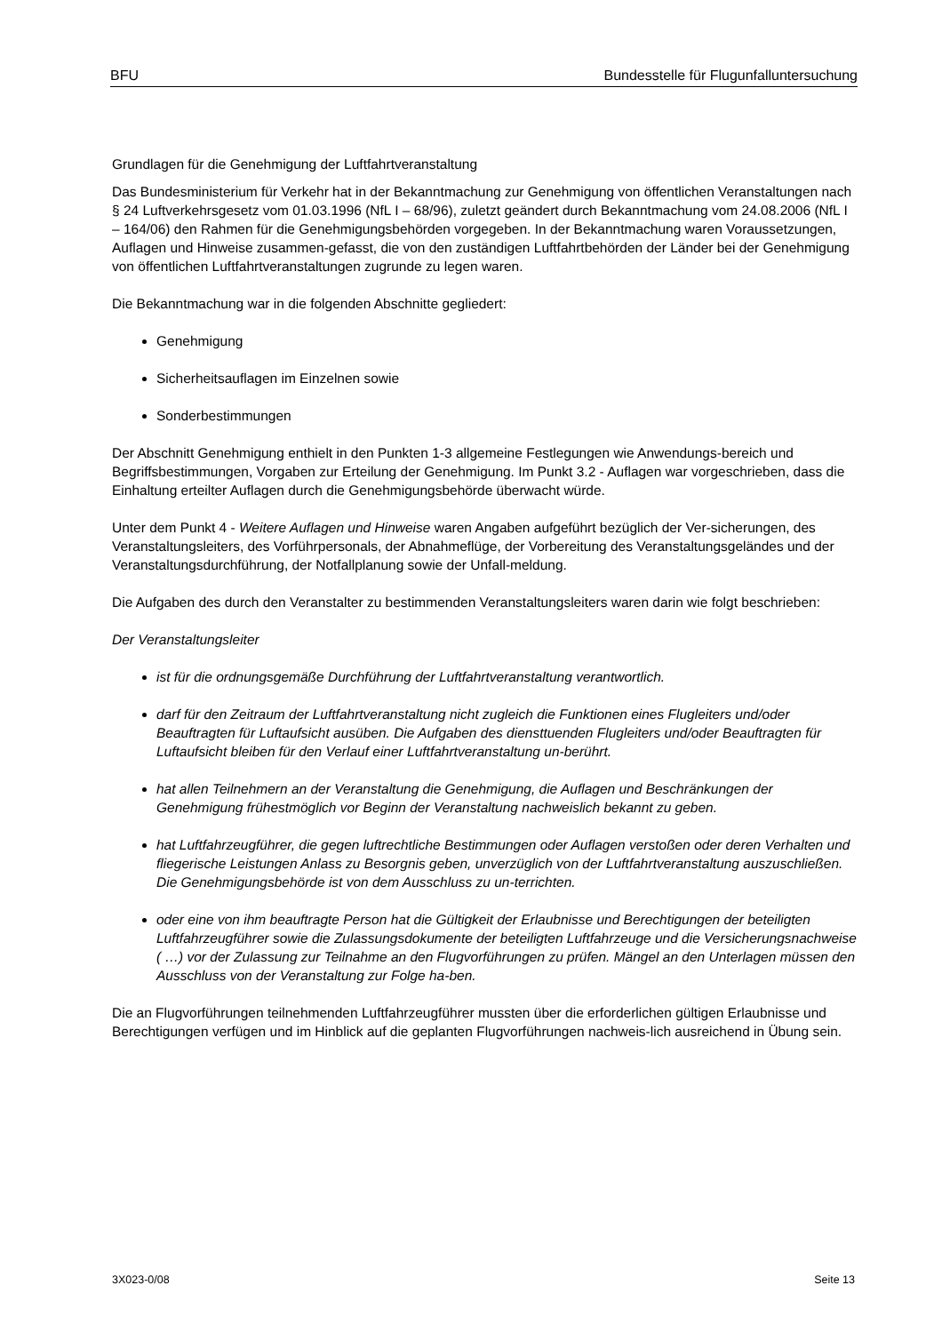BFU Bundesstelle für Flugunfalluntersuchung
Grundlagen für die Genehmigung der Luftfahrtveranstaltung
Das Bundesministerium für Verkehr hat in der Bekanntmachung zur Genehmigung von öffentlichen Veranstaltungen nach § 24 Luftverkehrsgesetz vom 01.03.1996 (NfL I – 68/96), zuletzt geändert durch Bekanntmachung vom 24.08.2006 (NfL I – 164/06) den Rahmen für die Genehmigungsbehörden vorgegeben. In der Bekanntmachung waren Voraussetzungen, Auflagen und Hinweise zusammen-gefasst, die von den zuständigen Luftfahrtbehörden der Länder bei der Genehmigung von öffentlichen Luftfahrtveranstaltungen zugrunde zu legen waren.
Die Bekanntmachung war in die folgenden Abschnitte gegliedert:
Genehmigung
Sicherheitsauflagen im Einzelnen sowie
Sonderbestimmungen
Der Abschnitt Genehmigung enthielt in den Punkten 1-3 allgemeine Festlegungen wie Anwendungs-bereich und Begriffsbestimmungen, Vorgaben zur Erteilung der Genehmigung. Im Punkt 3.2 - Auflagen war vorgeschrieben, dass die Einhaltung erteilter Auflagen durch die Genehmigungsbehörde überwacht würde.
Unter dem Punkt 4 - Weitere Auflagen und Hinweise waren Angaben aufgeführt bezüglich der Ver-sicherungen, des Veranstaltungsleiters, des Vorführpersonals, der Abnahmeflüge, der Vorbereitung des Veranstaltungsgeländes und der Veranstaltungsdurchführung, der Notfallplanung sowie der Unfall-meldung.
Die Aufgaben des durch den Veranstalter zu bestimmenden Veranstaltungsleiters waren darin wie folgt beschrieben:
Der Veranstaltungsleiter
ist für die ordnungsgemäße Durchführung der Luftfahrtveranstaltung verantwortlich.
darf für den Zeitraum der Luftfahrtveranstaltung nicht zugleich die Funktionen eines Flugleiters und/oder Beauftragten für Luftaufsicht ausüben. Die Aufgaben des diensttuenden Flugleiters und/oder Beauftragten für Luftaufsicht bleiben für den Verlauf einer Luftfahrtveranstaltung un-berührt.
hat allen Teilnehmern an der Veranstaltung die Genehmigung, die Auflagen und Beschränkungen der Genehmigung frühestmöglich vor Beginn der Veranstaltung nachweislich bekannt zu geben.
hat Luftfahrzeugführer, die gegen luftrechtliche Bestimmungen oder Auflagen verstoßen oder deren Verhalten und fliegerische Leistungen Anlass zu Besorgnis geben, unverzüglich von der Luftfahrtveranstaltung auszuschließen. Die Genehmigungsbehörde ist von dem Ausschluss zu un-terrichten.
oder eine von ihm beauftragte Person hat die Gültigkeit der Erlaubnisse und Berechtigungen der beteiligten Luftfahrzeugführer sowie die Zulassungsdokumente der beteiligten Luftfahrzeuge und die Versicherungsnachweise ( …) vor der Zulassung zur Teilnahme an den Flugvorführungen zu prüfen. Mängel an den Unterlagen müssen den Ausschluss von der Veranstaltung zur Folge ha-ben.
Die an Flugvorführungen teilnehmenden Luftfahrzeugführer mussten über die erforderlichen gültigen Erlaubnisse und Berechtigungen verfügen und im Hinblick auf die geplanten Flugvorführungen nachweis-lich ausreichend in Übung sein.
3X023-0/08 Seite 13